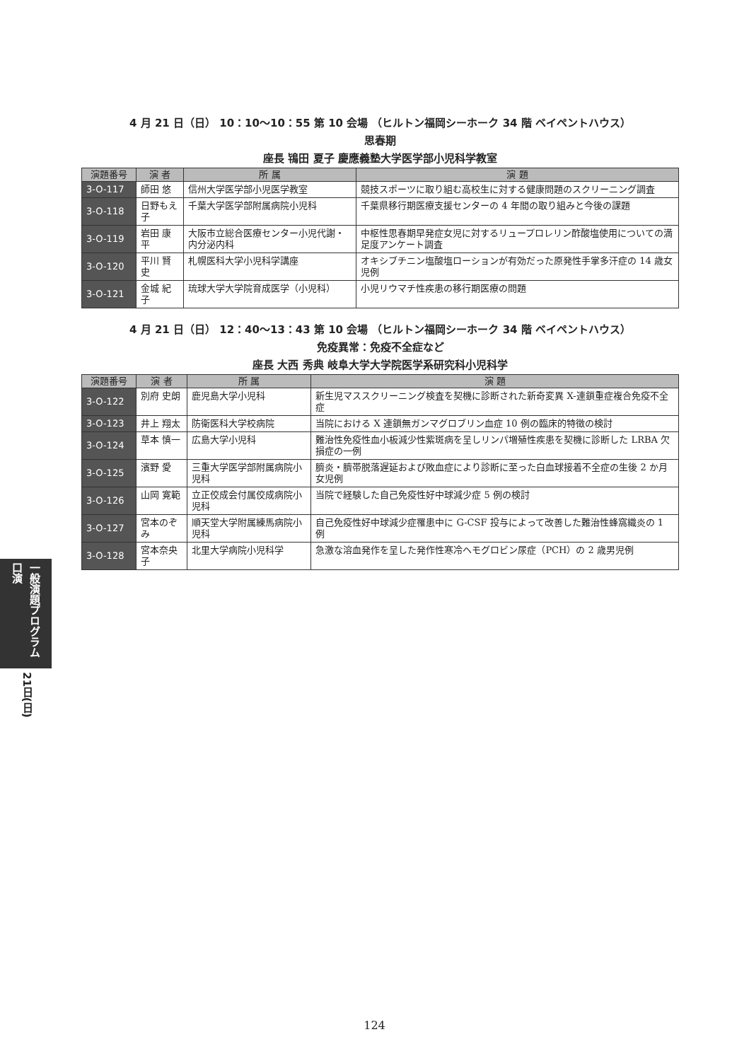一般演題プログラム 口演
21日(日)
4 月 21 日（日） 10：10〜10：55 第 10 会場 （ヒルトン福岡シーホーク 34 階 ベイペントハウス）
思春期
座長 鴇田 夏子 慶應義塾大学医学部小児科学教室
| 演題番号 | 演 者 | 所 属 | 演 題 |
| --- | --- | --- | --- |
| 3-O-117 | 師田 悠 | 信州大学医学部小児医学教室 | 競技スポーツに取り組む高校生に対する健康問題のスクリーニング調査 |
| 3-O-118 | 日野もえ子 | 千葉大学医学部附属病院小児科 | 千葉県移行期医療支援センターの 4 年間の取り組みと今後の課題 |
| 3-O-119 | 岩田 康平 | 大阪市立総合医療センター小児代謝・内分泌内科 | 中枢性思春期早発症女児に対するリュープロレリン酢酸塩使用についての満足度アンケート調査 |
| 3-O-120 | 平川 賢史 | 札幌医科大学小児科学講座 | オキシブチニン塩酸塩ローションが有効だった原発性手掌多汗症の 14 歳女児例 |
| 3-O-121 | 金城 紀子 | 琉球大学大学院育成医学（小児科） | 小児リウマチ性疾患の移行期医療の問題 |
4 月 21 日（日） 12：40〜13：43 第 10 会場 （ヒルトン福岡シーホーク 34 階 ベイペントハウス）
免疫異常：免疫不全症など
座長 大西 秀典 岐阜大学大学院医学系研究科小児科学
| 演題番号 | 演 者 | 所 属 | 演 題 |
| --- | --- | --- | --- |
| 3-O-122 | 別府 史朗 | 鹿児島大学小児科 | 新生児マススクリーニング検査を契機に診断された新奇変異 X-連鎖重症複合免疫不全症 |
| 3-O-123 | 井上 翔太 | 防衛医科大学校病院 | 当院における X 連鎖無ガンマグロブリン血症 10 例の臨床的特徴の検討 |
| 3-O-124 | 草本 慎一 | 広島大学小児科 | 難治性免疫性血小板減少性紫斑病を呈しリンパ増殖性疾患を契機に診断した LRBA 欠損症の一例 |
| 3-O-125 | 濱野 愛 | 三重大学医学部附属病院小児科 | 臍炎・臍帯脱落遅延および敗血症により診断に至った白血球接着不全症の生後 2 か月女児例 |
| 3-O-126 | 山岡 寛範 | 立正佼成会付属佼成病院小児科 | 当院で経験した自己免疫性好中球減少症 5 例の検討 |
| 3-O-127 | 宮本のぞみ | 順天堂大学附属練馬病院小児科 | 自己免疫性好中球減少症罹患中に G-CSF 投与によって改善した難治性蜂窩織炎の 1 例 |
| 3-O-128 | 宮本奈央子 | 北里大学病院小児科学 | 急激な溶血発作を呈した発作性寒冷ヘモグロビン尿症（PCH）の 2 歳男児例 |
124